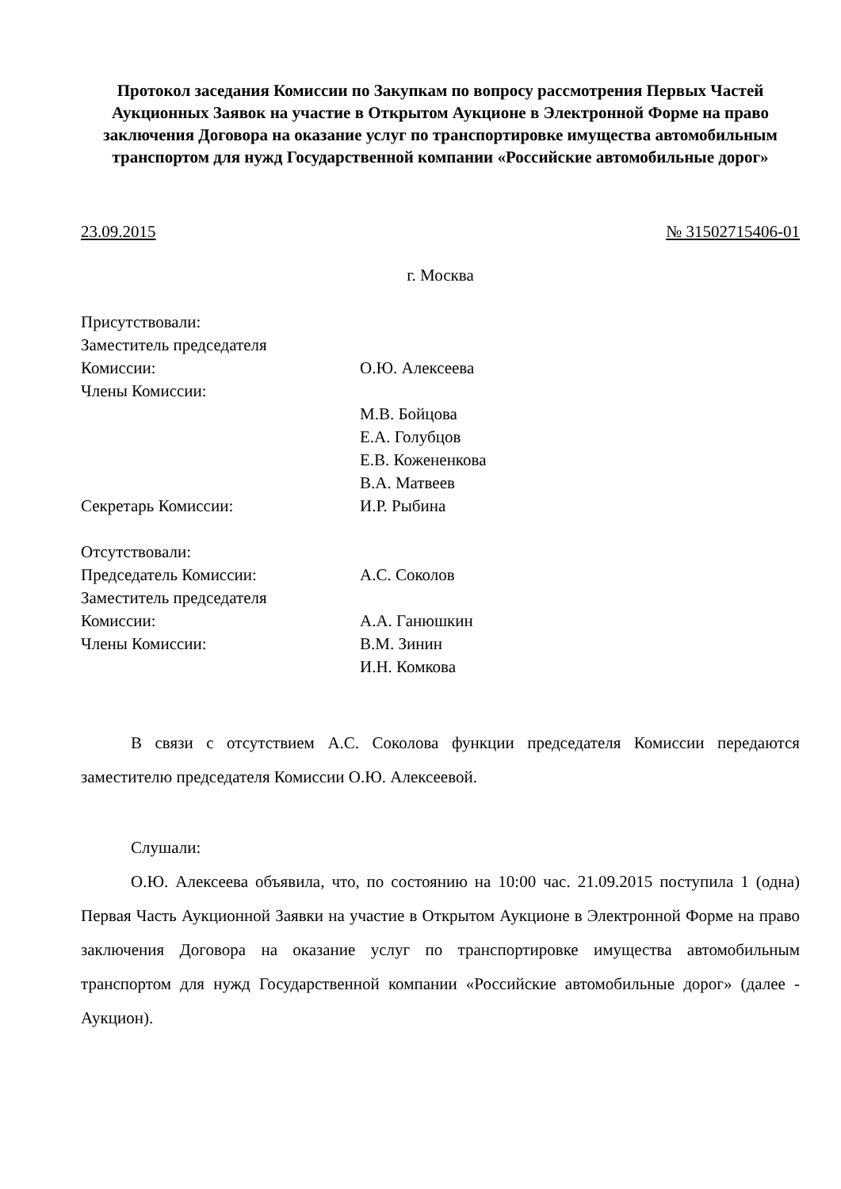Протокол заседания Комиссии по Закупкам по вопросу рассмотрения Первых Частей Аукционных Заявок на участие в Открытом Аукционе в Электронной Форме на право заключения Договора на оказание услуг по транспортировке имущества автомобильным транспортом для нужд Государственной компании «Российские автомобильные дорог»
23.09.2015 № 31502715406-01
г. Москва
| Присутствовали: | |
| Заместитель председателя | |
| Комиссии: | О.Ю. Алексеева |
| Члены Комиссии: | |
| | М.В. Бойцова |
| | Е.А. Голубцов |
| | Е.В. Кожененкова |
| | В.А. Матвеев |
| Секретарь Комиссии: | И.Р. Рыбина |
| Отсутствовали: | |
| Председатель Комиссии: | А.С. Соколов |
| Заместитель председателя | |
| Комиссии: | А.А. Ганюшкин |
| Члены Комиссии: | В.М. Зинин |
| | И.Н. Комкова |
В связи с отсутствием А.С. Соколова функции председателя Комиссии передаются заместителю председателя Комиссии О.Ю. Алексеевой.
Слушали:
О.Ю. Алексеева объявила, что, по состоянию на 10:00 час. 21.09.2015 поступила 1 (одна) Первая Часть Аукционной Заявки на участие в Открытом Аукционе в Электронной Форме на право заключения Договора на оказание услуг по транспортировке имущества автомобильным транспортом для нужд Государственной компании «Российские автомобильные дорог» (далее - Аукцион).